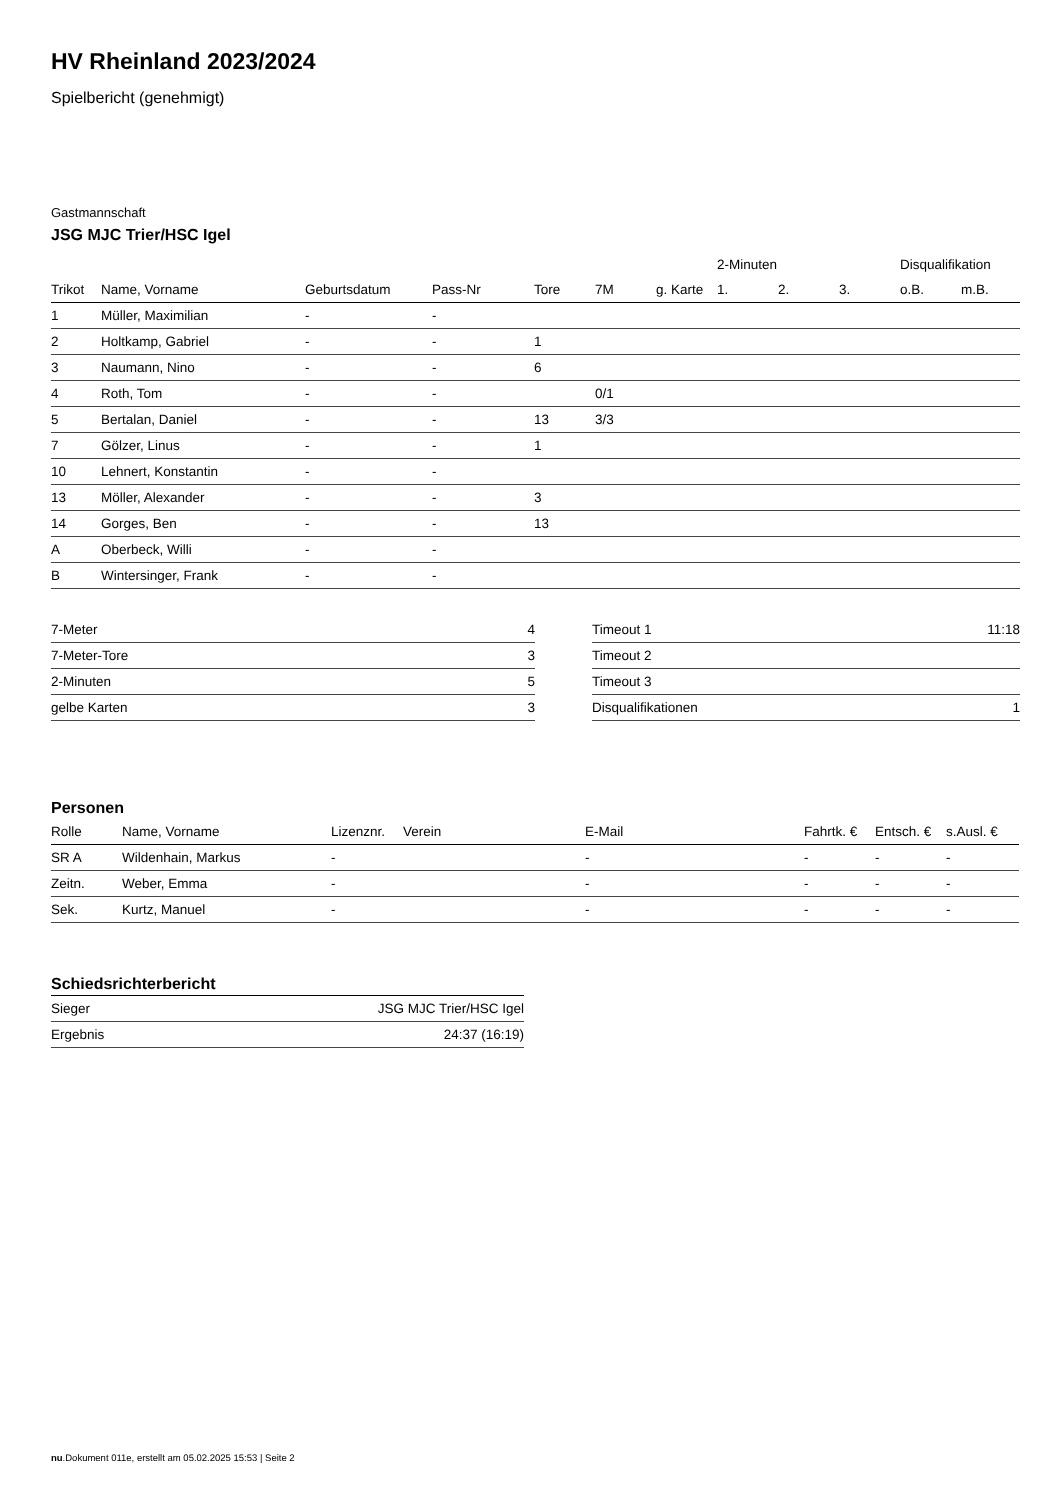HV Rheinland 2023/2024
Spielbericht (genehmigt)
Gastmannschaft
JSG MJC Trier/HSC Igel
| | | | | | | | | 2-Minuten | | | Disqualifikation | |
| --- | --- | --- | --- | --- | --- | --- | --- | --- | --- | --- | --- | --- |
| Trikot | Name, Vorname | Geburtsdatum | Pass-Nr | Tore | 7M | g. Karte | | 1. | 2. | 3. | o.B. | m.B. |
| 1 | Müller, Maximilian | - | - | | | | | | | | | |
| 2 | Holtkamp, Gabriel | - | - | 1 | | | | | | | | |
| 3 | Naumann, Nino | - | - | 6 | | | | | | | | |
| 4 | Roth, Tom | - | - | | 0/1 | | | | | | | |
| 5 | Bertalan, Daniel | - | - | 13 | 3/3 | | | | | | | |
| 7 | Gölzer, Linus | - | - | 1 | | | | | | | | |
| 10 | Lehnert, Konstantin | - | - | | | | | | | | | |
| 13 | Möller, Alexander | - | - | 3 | | | | | | | | |
| 14 | Gorges, Ben | - | - | 13 | | | | | | | | |
| A | Oberbeck, Willi | - | - | | | | | | | | | |
| B | Wintersinger, Frank | - | - | | | | | | | | | |
| 7-Meter | 4 |
| 7-Meter-Tore | 3 |
| 2-Minuten | 5 |
| gelbe Karten | 3 |
| Timeout 1 | 11:18 |
| Timeout 2 | |
| Timeout 3 | |
| Disqualifikationen | 1 |
Personen
| Rolle | Name, Vorname | Lizenznr. | Verein | E-Mail | Fahrtk. € | Entsch. € | s.Ausl. € |
| --- | --- | --- | --- | --- | --- | --- | --- |
| SR A | Wildenhain, Markus | - | | - | - | - | - |
| Zeitn. | Weber, Emma | - | | - | - | - | - |
| Sek. | Kurtz, Manuel | - | | - | - | - | - |
Schiedsrichterbericht
| Sieger | JSG MJC Trier/HSC Igel |
| Ergebnis | 24:37 (16:19) |
nu.Dokument 011e, erstellt am 05.02.2025 15:53 | Seite 2